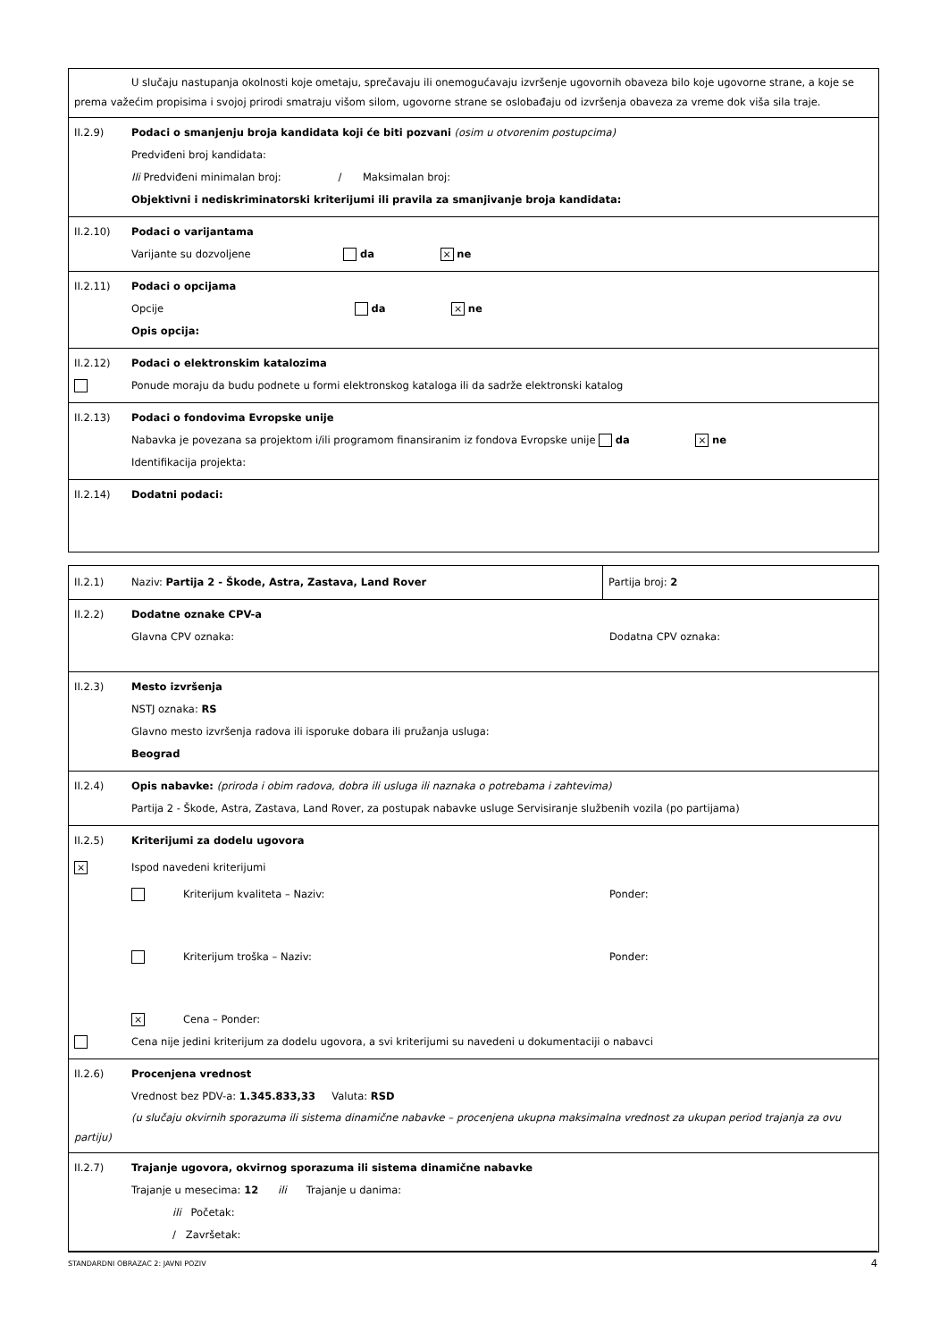U slučaju nastupanja okolnosti koje ometaju, sprečavaju ili onemogućavaju izvršenje ugovornih obaveza bilo koje ugovorne strane, a koje se prema važećim propisima i svojoj prirodi smatraju višom silom, ugovorne strane se oslobađaju od izvršenja obaveza za vreme dok viša sila traje.
II.2.9) Podaci o smanjenju broja kandidata koji će biti pozvani (osim u otvorenim postupcima)
Predviđeni broj kandidata:
Ili Predviđeni minimalan broj: / Maksimalan broj:
Objektivni i nediskriminatorski kriterijumi ili pravila za smanjivanje broja kandidata:
II.2.10) Podaci o varijantama
Varijante su dozvoljene da × ne
II.2.11) Podaci o opcijama
Opcije da × ne
Opis opcija:
II.2.12) Podaci o elektronskim katalozima
Ponude moraju da budu podnete u formi elektronskog kataloga ili da sadrže elektronski katalog
II.2.13) Podaci o fondovima Evropske unije
Nabavka je povezana sa projektom i/ili programom finansiranim iz fondova Evropske unije da × ne
Identifikacija projekta:
II.2.14) Dodatni podaci:
II.2.1) Naziv: Partija 2 - Škode, Astra, Zastava, Land Rover Partija broj: 2
II.2.2) Dodatne oznake CPV-a
Glavna CPV oznaka: Dodatna CPV oznaka:
II.2.3) Mesto izvršenja
NSTJ oznaka: RS
Glavno mesto izvršenja radova ili isporuke dobara ili pružanja usluga:
Beograd
II.2.4) Opis nabavke: (priroda i obim radova, dobra ili usluga ili naznaka o potrebama i zahtevima)
Partija 2 - Škode, Astra, Zastava, Land Rover, za postupak nabavke usluge Servisiranje službenih vozila (po partijama)
II.2.5) Kriterijumi za dodelu ugovora
× Ispod navedeni kriterijumi
Kriterijum kvaliteta – Naziv: Ponder:
Kriterijum troška – Naziv: Ponder:
× Cena – Ponder:
Cena nije jedini kriterijum za dodelu ugovora, a svi kriterijumi su navedeni u dokumentaciji o nabavci
II.2.6) Procenjena vrednost
Vrednost bez PDV-a: 1.345.833,33 Valuta: RSD
(u slučaju okvirnih sporazuma ili sistema dinamične nabavke – procenjena ukupna maksimalna vrednost za ukupan period trajanja za ovu partiju)
II.2.7) Trajanje ugovora, okvirnog sporazuma ili sistema dinamične nabavke
Trajanje u mesecima: 12 ili Trajanje u danima:
ili Početak:
/ Završetak:
STANDARDNI OBRAZAC 2: JAVNI POZIV 4